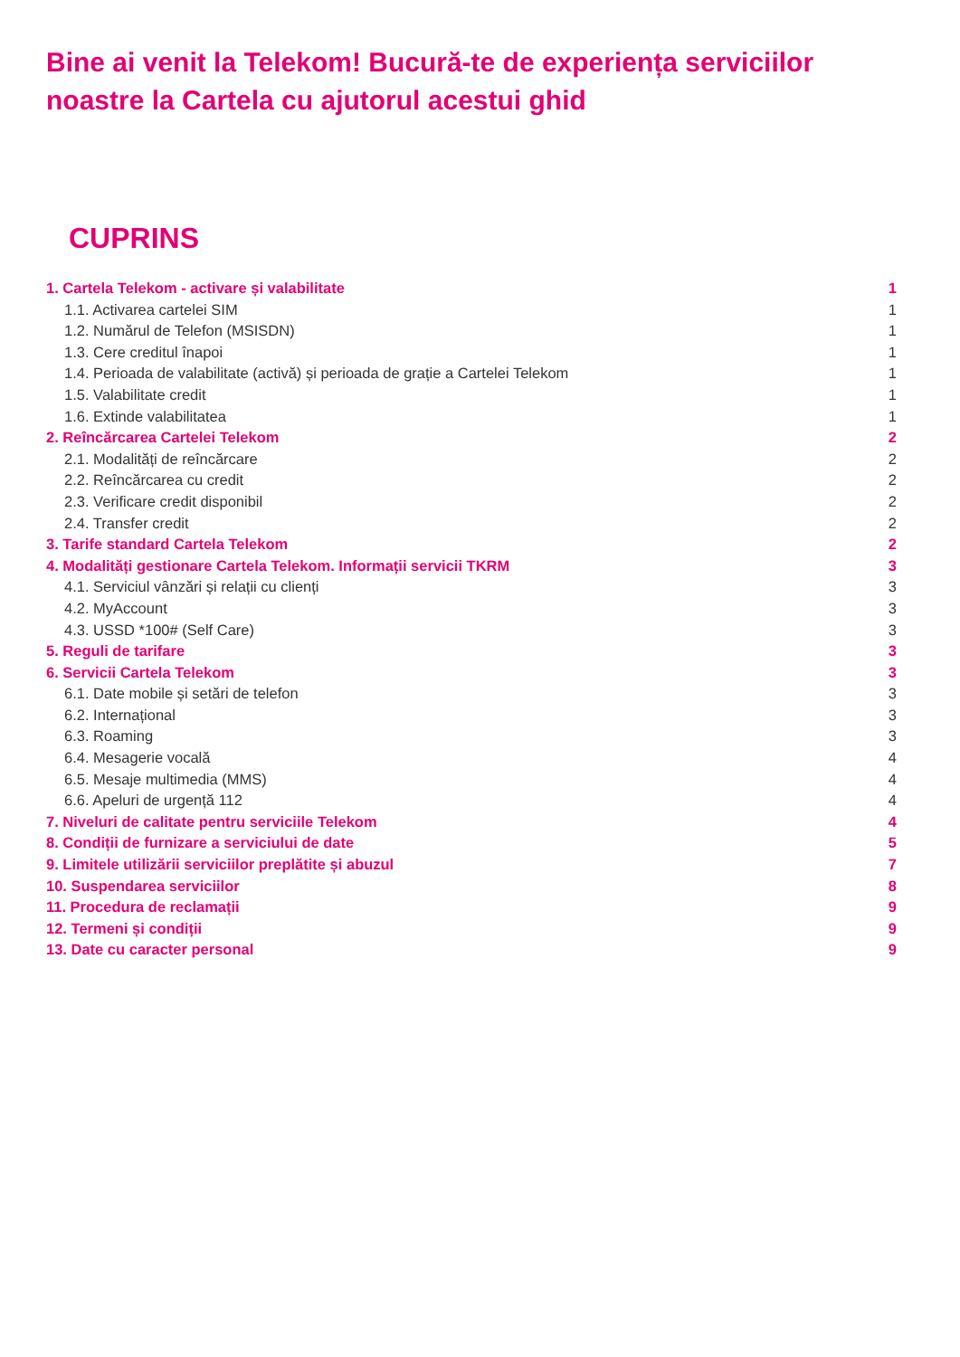Bine ai venit la Telekom! Bucură-te de experiența serviciilor noastre la Cartela cu ajutorul acestui ghid
CUPRINS
1. Cartela Telekom - activare și valabilitate 1
1.1. Activarea cartelei SIM 1
1.2. Numărul de Telefon (MSISDN) 1
1.3. Cere creditul înapoi 1
1.4. Perioada de valabilitate (activă) și perioada de grație a Cartelei Telekom 1
1.5. Valabilitate credit 1
1.6. Extinde valabilitatea 1
2. Reîncărcarea Cartelei Telekom 2
2.1. Modalități de reîncărcare 2
2.2. Reîncărcarea cu credit 2
2.3. Verificare credit disponibil 2
2.4. Transfer credit 2
3. Tarife standard Cartela Telekom 2
4. Modalități gestionare Cartela Telekom. Informații servicii TKRM 3
4.1. Serviciul vânzări și relații cu clienți 3
4.2. MyAccount 3
4.3. USSD *100# (Self Care) 3
5. Reguli de tarifare 3
6. Servicii Cartela Telekom 3
6.1. Date mobile și setări de telefon 3
6.2. Internațional 3
6.3. Roaming 3
6.4. Mesagerie vocală 4
6.5. Mesaje multimedia (MMS) 4
6.6. Apeluri de urgență 112 4
7. Niveluri de calitate pentru serviciile Telekom 4
8. Condiții de furnizare a serviciului de date 5
9. Limitele utilizării serviciilor preplătite și abuzul 7
10. Suspendarea serviciilor 8
11. Procedura de reclamații 9
12. Termeni și condiții 9
13. Date cu caracter personal 9